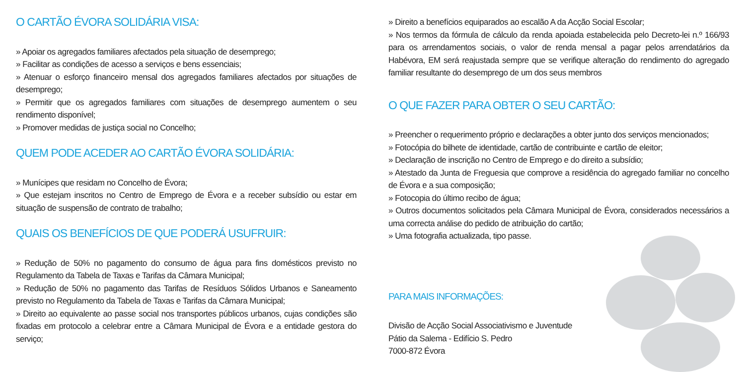O CARTÃO ÉVORA SOLIDÁRIA VISA:
» Apoiar os agregados familiares afectados pela situação de desemprego;
» Facilitar as condições de acesso a serviços e bens essenciais;
» Atenuar o esforço financeiro mensal dos agregados familiares afectados por situações de desemprego;
» Permitir que os agregados familiares com situações de desemprego aumentem o seu rendimento disponível;
» Promover medidas de justiça social no Concelho;
QUEM PODE ACEDER AO CARTÃO ÉVORA SOLIDÁRIA:
» Munícipes que residam no Concelho de Évora;
» Que estejam inscritos no Centro de Emprego de Évora e a receber subsídio ou estar em situação de suspensão de contrato de trabalho;
QUAIS OS BENEFÍCIOS DE QUE PODERÁ USUFRUIR:
» Redução de 50% no pagamento do consumo de água para fins domésticos previsto no Regulamento da Tabela de Taxas e Tarifas da Câmara Municipal;
» Redução de 50% no pagamento das Tarifas de Resíduos Sólidos Urbanos e Saneamento previsto no Regulamento da Tabela de Taxas e Tarifas da Câmara Municipal;
» Direito ao equivalente ao passe social nos transportes públicos urbanos, cujas condições são fixadas em protocolo a celebrar entre a Câmara Municipal de Évora e a entidade gestora do serviço;
» Direito a benefícios equiparados ao escalão A da Acção Social Escolar;
» Nos termos da fórmula de cálculo da renda apoiada estabelecida pelo Decreto-lei n.º 166/93 para os arrendamentos sociais, o valor de renda mensal a pagar pelos arrendatários da Habévora, EM será reajustada sempre que se verifique alteração do rendimento do agregado familiar resultante do desemprego de um dos seus membros
O QUE FAZER PARA OBTER O SEU CARTÃO:
» Preencher o requerimento próprio e declarações a obter junto dos serviços mencionados;
» Fotocópia do bilhete de identidade, cartão de contribuinte e cartão de eleitor;
» Declaração de inscrição no Centro de Emprego e do direito a subsídio;
» Atestado da Junta de Freguesia que comprove a residência do agregado familiar no concelho de Évora e a sua composição;
» Fotocopia do último recibo de água;
» Outros documentos solicitados pela Câmara Municipal de Évora, considerados necessários a uma correcta análise do pedido de atribuição do cartão;
» Uma fotografia actualizada, tipo passe.
PARA MAIS INFORMAÇÕES:
Divisão de Acção Social Associativismo e Juventude
Pátio da Salema - Edifício S. Pedro
7000-872 Évora